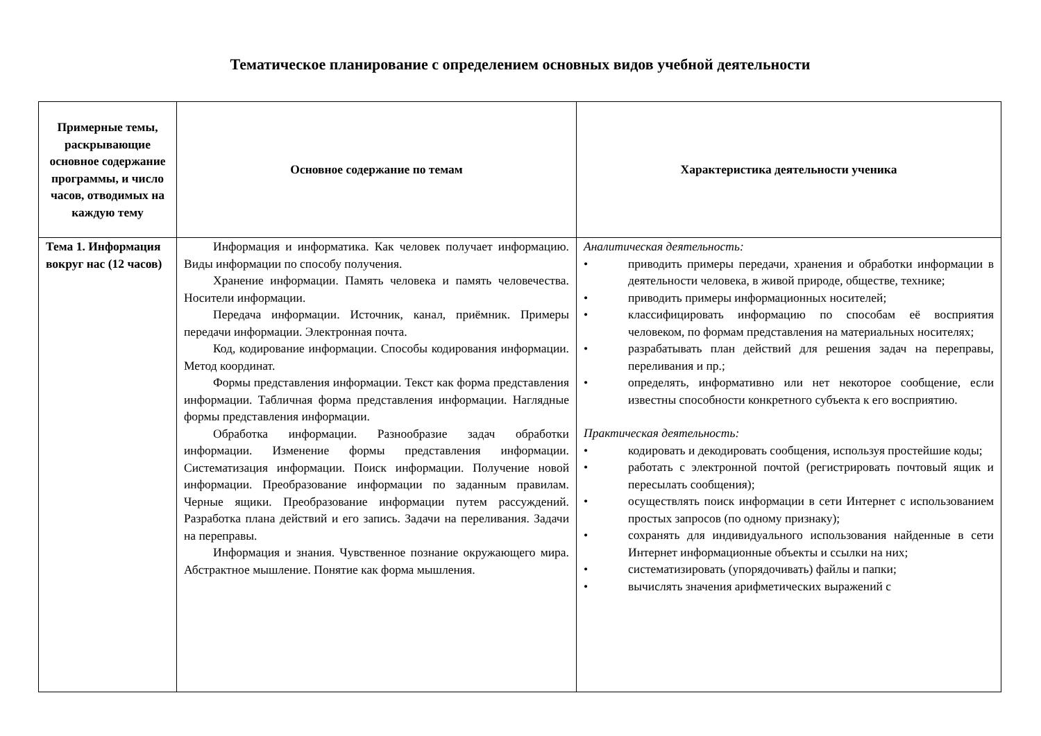Тематическое планирование с определением основных видов учебной деятельности
| Примерные темы, раскрывающие основное содержание программы, и число часов, отводимых на каждую тему | Основное содержание по темам | Характеристика деятельности ученика |
| --- | --- | --- |
| Тема 1. Информация вокруг нас (12 часов) | Информация и информатика. Как человек получает информацию. Виды информации по способу получения. Хранение информации. Память человека и память человечества. Носители информации. Передача информации. Источник, канал, приёмник. Примеры передачи информации. Электронная почта. Код, кодирование информации. Способы кодирования информации. Метод координат. Формы представления информации. Текст как форма представления информации. Табличная форма представления информации. Наглядные формы представления информации. Обработка информации. Разнообразие задач обработки информации. Изменение формы представления информации. Систематизация информации. Поиск информации. Получение новой информации. Преобразование информации по заданным правилам. Черные ящики. Преобразование информации путем рассуждений. Разработка плана действий и его запись. Задачи на переливания. Задачи на переправы. Информация и знания. Чувственное познание окружающего мира. Абстрактное мышление. Понятие как форма мышления. | Аналитическая деятельность: • приводить примеры передачи, хранения и обработки информации в деятельности человека, в живой природе, обществе, технике; • приводить примеры информационных носителей; • классифицировать информацию по способам её восприятия человеком, по формам представления на материальных носителях; • разрабатывать план действий для решения задач на переправы, переливания и пр.; • определять, информативно или нет некоторое сообщение, если известны способности конкретного субъекта к его восприятию. Практическая деятельность: • кодировать и декодировать сообщения, используя простейшие коды; • работать с электронной почтой (регистрировать почтовый ящик и пересылать сообщения); • осуществлять поиск информации в сети Интернет с использованием простых запросов (по одному признаку); • сохранять для индивидуального использования найденные в сети Интернет информационные объекты и ссылки на них; • систематизировать (упорядочивать) файлы и папки; • вычислять значения арифметических выражений с |